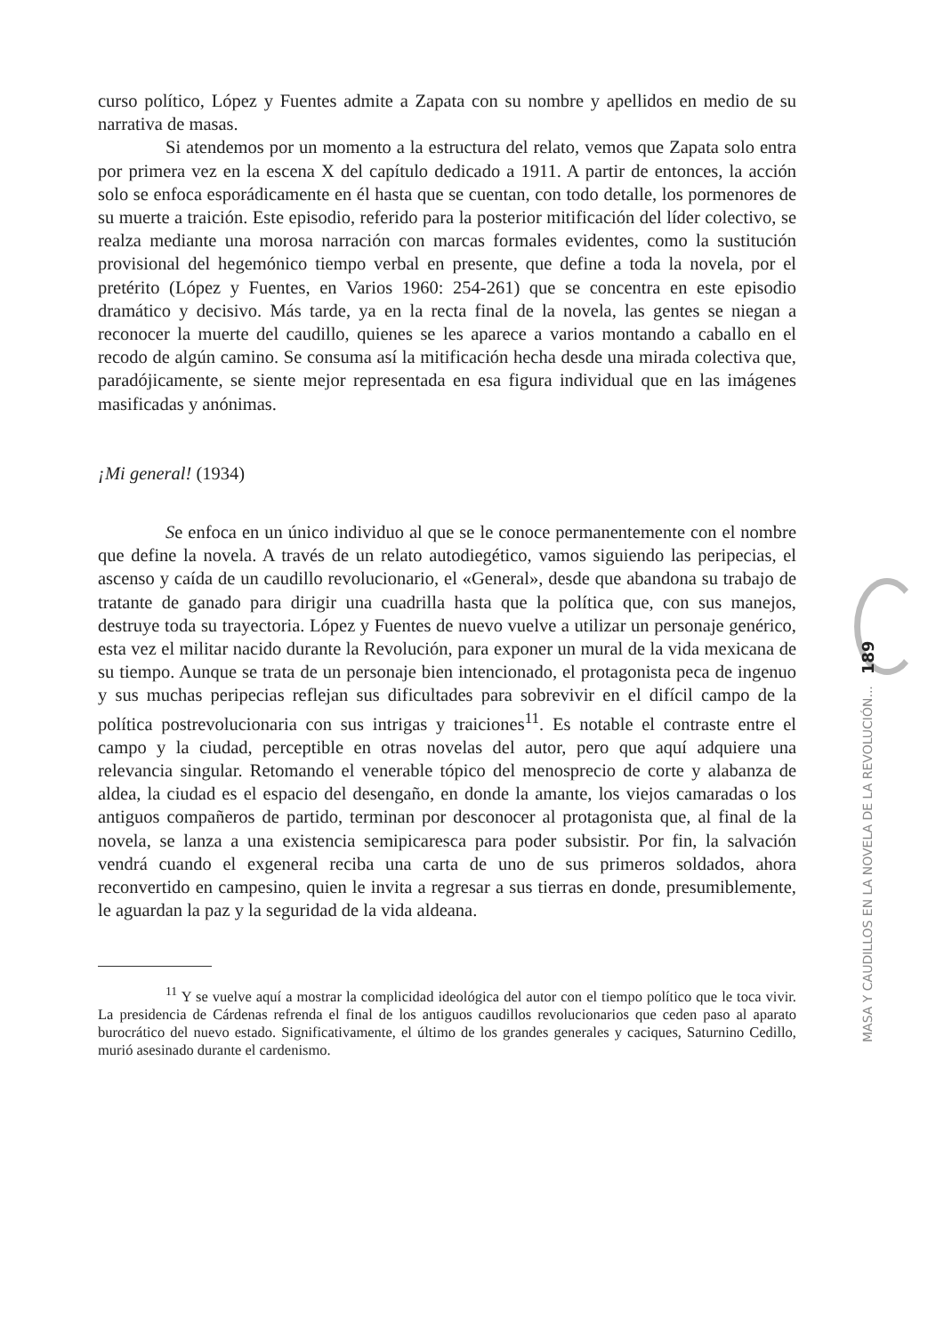curso político, López y Fuentes admite a Zapata con su nombre y apellidos en medio de su narrativa de masas.
Si atendemos por un momento a la estructura del relato, vemos que Zapata solo entra por primera vez en la escena X del capítulo dedicado a 1911. A partir de entonces, la acción solo se enfoca esporádicamente en él hasta que se cuentan, con todo detalle, los pormenores de su muerte a traición. Este episodio, referido para la posterior mitificación del líder colectivo, se realza mediante una morosa narración con marcas formales evidentes, como la sustitución provisional del hegemónico tiempo verbal en presente, que define a toda la novela, por el pretérito (López y Fuentes, en Varios 1960: 254-261) que se concentra en este episodio dramático y decisivo. Más tarde, ya en la recta final de la novela, las gentes se niegan a reconocer la muerte del caudillo, quienes se les aparece a varios montando a caballo en el recodo de algún camino. Se consuma así la mitificación hecha desde una mirada colectiva que, paradójicamente, se siente mejor representada en esa figura individual que en las imágenes masificadas y anónimas.
¡Mi general! (1934)
Se enfoca en un único individuo al que se le conoce permanentemente con el nombre que define la novela. A través de un relato autodiegético, vamos siguiendo las peripecias, el ascenso y caída de un caudillo revolucionario, el «General», desde que abandona su trabajo de tratante de ganado para dirigir una cuadrilla hasta que la política que, con sus manejos, destruye toda su trayectoria. López y Fuentes de nuevo vuelve a utilizar un personaje genérico, esta vez el militar nacido durante la Revolución, para exponer un mural de la vida mexicana de su tiempo. Aunque se trata de un personaje bien intencionado, el protagonista peca de ingenuo y sus muchas peripecias reflejan sus dificultades para sobrevivir en el difícil campo de la política postrevolucionaria con sus intrigas y traiciones<sup>11</sup>. Es notable el contraste entre el campo y la ciudad, perceptible en otras novelas del autor, pero que aquí adquiere una relevancia singular. Retomando el venerable tópico del menosprecio de corte y alabanza de aldea, la ciudad es el espacio del desengaño, en donde la amante, los viejos camaradas o los antiguos compañeros de partido, terminan por desconocer al protagonista que, al final de la novela, se lanza a una existencia semipicaresca para poder subsistir. Por fin, la salvación vendrá cuando el exgeneral reciba una carta de uno de sus primeros soldados, ahora reconvertido en campesino, quien le invita a regresar a sus tierras en donde, presumiblemente, le aguardan la paz y la seguridad de la vida aldeana.
<sup>11</sup> Y se vuelve aquí a mostrar la complicidad ideológica del autor con el tiempo político que le toca vivir. La presidencia de Cárdenas refrenda el final de los antiguos caudillos revolucionarios que ceden paso al aparato burocrático del nuevo estado. Significativamente, el último de los grandes generales y caciques, Saturnino Cedillo, murió asesinado durante el cardenismo.
MASA Y CAUDILLOS EN LA NOVELA DE LA REVOLUCIÓN... 189